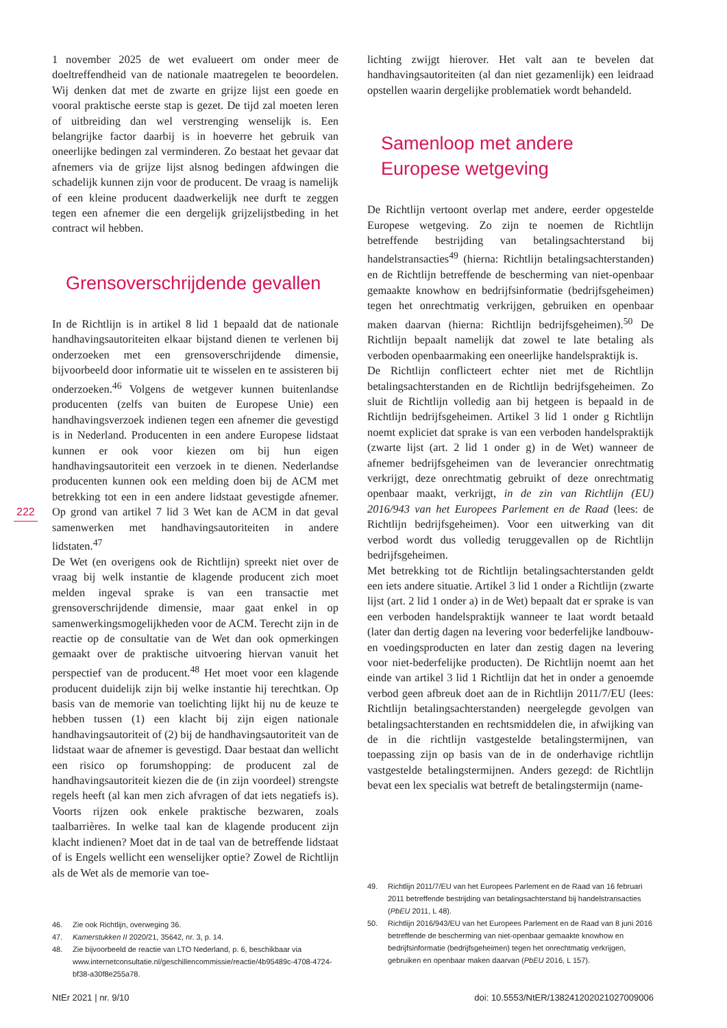1 november 2025 de wet evalueert om onder meer de doeltreffendheid van de nationale maatregelen te beoordelen. Wij denken dat met de zwarte en grijze lijst een goede en vooral praktische eerste stap is gezet. De tijd zal moeten leren of uitbreiding dan wel verstrenging wenselijk is. Een belangrijke factor daarbij is in hoeverre het gebruik van oneerlijke bedingen zal verminderen. Zo bestaat het gevaar dat afnemers via de grijze lijst alsnog bedingen afdwingen die schadelijk kunnen zijn voor de producent. De vraag is namelijk of een kleine producent daadwerkelijk nee durft te zeggen tegen een afnemer die een dergelijk grijzelijstbeding in het contract wil hebben.
Grensoverschrijdende gevallen
In de Richtlijn is in artikel 8 lid 1 bepaald dat de nationale handhavingsautoriteiten elkaar bijstand dienen te verlenen bij onderzoeken met een grensoverschrijdende dimensie, bijvoorbeeld door informatie uit te wisselen en te assisteren bij onderzoeken.<sup>46</sup> Volgens de wetgever kunnen buitenlandse producenten (zelfs van buiten de Europese Unie) een handhavingsverzoek indienen tegen een afnemer die gevestigd is in Nederland. Producenten in een andere Europese lidstaat kunnen er ook voor kiezen om bij hun eigen handhavingsautoriteit een verzoek in te dienen. Nederlandse producenten kunnen ook een melding doen bij de ACM met betrekking tot een in een andere lidstaat gevestigde afnemer. Op grond van artikel 7 lid 3 Wet kan de ACM in dat geval samenwerken met handhavingsautoriteiten in andere lidstaten.<sup>47</sup>
De Wet (en overigens ook de Richtlijn) spreekt niet over de vraag bij welk instantie de klagende producent zich moet melden ingeval sprake is van een transactie met grensoverschrijdende dimensie, maar gaat enkel in op samenwerkingsmogelijkheden voor de ACM. Terecht zijn in de reactie op de consultatie van de Wet dan ook opmerkingen gemaakt over de praktische uitvoering hiervan vanuit het perspectief van de producent.<sup>48</sup> Het moet voor een klagende producent duidelijk zijn bij welke instantie hij terechtkan. Op basis van de memorie van toelichting lijkt hij nu de keuze te hebben tussen (1) een klacht bij zijn eigen nationale handhavingsautoriteit of (2) bij de handhavingsautoriteit van de lidstaat waar de afnemer is gevestigd. Daar bestaat dan wellicht een risico op forumshopping: de producent zal de handhavingsautoriteit kiezen die de (in zijn voordeel) strengste regels heeft (al kan men zich afvragen of dat iets negatiefs is). Voorts rijzen ook enkele praktische bezwaren, zoals taalbarrières. In welke taal kan de klagende producent zijn klacht indienen? Moet dat in de taal van de betreffende lidstaat of is Engels wellicht een wenselijker optie? Zowel de Richtlijn als de Wet als de memorie van toe-
222
46. Zie ook Richtlijn, overweging 36.
47. Kamerstukken II 2020/21, 35642, nr. 3, p. 14.
48. Zie bijvoorbeeld de reactie van LTO Nederland, p. 6, beschikbaar via www.internetconsultatie.nl/geschillencommissie/reactie/4b95489c-4708-4724-bf38-a30f8e255a78.
lichting zwijgt hierover. Het valt aan te bevelen dat handhavingsautoriteiten (al dan niet gezamenlijk) een leidraad opstellen waarin dergelijke problematiek wordt behandeld.
Samenloop met andere Europese wetgeving
De Richtlijn vertoont overlap met andere, eerder opgestelde Europese wetgeving. Zo zijn te noemen de Richtlijn betreffende bestrijding van betalingsachterstand bij handelstransacties<sup>49</sup> (hierna: Richtlijn betalingsachterstanden) en de Richtlijn betreffende de bescherming van niet-openbaar gemaakte knowhow en bedrijfsinformatie (bedrijfsgeheimen) tegen het onrechtmatig verkrijgen, gebruiken en openbaar maken daarvan (hierna: Richtlijn bedrijfsgeheimen).<sup>50</sup> De Richtlijn bepaalt namelijk dat zowel te late betaling als verboden openbaarmaking een oneerlijke handelspraktijk is.
De Richtlijn conflicteert echter niet met de Richtlijn betalingsachterstanden en de Richtlijn bedrijfsgeheimen. Zo sluit de Richtlijn volledig aan bij hetgeen is bepaald in de Richtlijn bedrijfsgeheimen. Artikel 3 lid 1 onder g Richtlijn noemt expliciet dat sprake is van een verboden handelspraktijk (zwarte lijst (art. 2 lid 1 onder g) in de Wet) wanneer de afnemer bedrijfsgeheimen van de leverancier onrechtmatig verkrijgt, deze onrechtmatig gebruikt of deze onrechtmatig openbaar maakt, verkrijgt, in de zin van Richtlijn (EU) 2016/943 van het Europees Parlement en de Raad (lees: de Richtlijn bedrijfsgeheimen). Voor een uitwerking van dit verbod wordt dus volledig teruggevallen op de Richtlijn bedrijfsgeheimen.
Met betrekking tot de Richtlijn betalingsachterstanden geldt een iets andere situatie. Artikel 3 lid 1 onder a Richtlijn (zwarte lijst (art. 2 lid 1 onder a) in de Wet) bepaalt dat er sprake is van een verboden handelspraktijk wanneer te laat wordt betaald (later dan dertig dagen na levering voor bederfelijke landbouw- en voedingsproducten en later dan zestig dagen na levering voor niet-bederfelijke producten). De Richtlijn noemt aan het einde van artikel 3 lid 1 Richtlijn dat het in onder a genoemde verbod geen afbreuk doet aan de in Richtlijn 2011/7/EU (lees: Richtlijn betalingsachterstanden) neergelegde gevolgen van betalingsachterstanden en rechtsmiddelen die, in afwijking van de in die richtlijn vastgestelde betalingstermijnen, van toepassing zijn op basis van de in de onderhavige richtlijn vastgestelde betalingstermijnen. Anders gezegd: de Richtlijn bevat een lex specialis wat betreft de betalingstermijn (name-
49. Richtlijn 2011/7/EU van het Europees Parlement en de Raad van 16 februari 2011 betreffende bestrijding van betalingsachterstand bij handelstransacties (PbEU 2011, L 48).
50. Richtlijn 2016/943/EU van het Europees Parlement en de Raad van 8 juni 2016 betreffende de bescherming van niet-openbaar gemaakte knowhow en bedrijfsinformatie (bedrijfsgeheimen) tegen het onrechtmatig verkrijgen, gebruiken en openbaar maken daarvan (PbEU 2016, L 157).
NtEr 2021 | nr. 9/10 doi: 10.5553/NtER/138241202021027009006